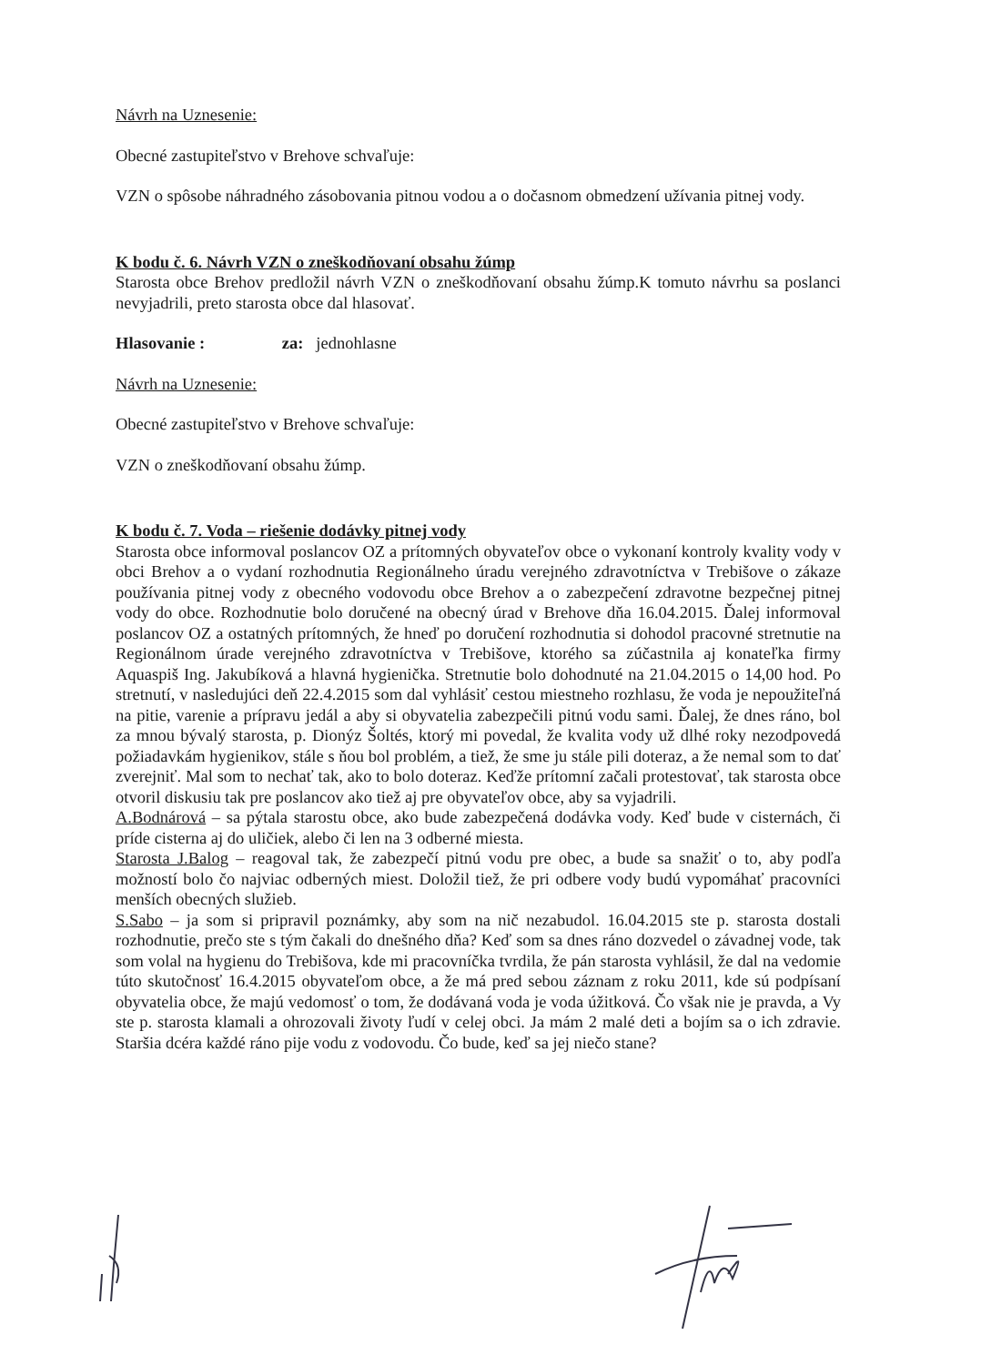Návrh na Uznesenie:
Obecné zastupiteľstvo v Brehove schvaľuje:
VZN o spôsobe náhradného zásobovania pitnou vodou a o dočasnom obmedzení užívania pitnej vody.
K bodu č. 6. Návrh VZN o zneškodňovaní obsahu žúmp
Starosta obce Brehov predložil návrh VZN o zneškodňovaní obsahu žúmp.K tomuto návrhu sa poslanci nevyjadrili, preto starosta obce dal hlasovať.
Hlasovanie : za: jednohlasne
Návrh na Uznesenie:
Obecné zastupiteľstvo v Brehove schvaľuje:
VZN o zneškodňovaní obsahu žúmp.
K bodu č. 7. Voda – riešenie dodávky pitnej vody
Starosta obce informoval poslancov OZ a prítomných obyvateľov obce o vykonaní kontroly kvality vody v obci Brehov a o vydaní rozhodnutia Regionálneho úradu verejného zdravotníctva v Trebišove o zákaze používania pitnej vody z obecného vodovodu obce Brehov a o zabezpečení zdravotne bezpečnej pitnej vody do obce. Rozhodnutie bolo doručené na obecný úrad v Brehove dňa 16.04.2015. Ďalej informoval poslancov OZ a ostatných prítomných, že hneď po doručení rozhodnutia si dohodol pracovné stretnutie na Regionálnom úrade verejného zdravotníctva v Trebišove, ktorého sa zúčastnila aj konateľka firmy Aquaspiš Ing. Jakubíková a hlavná hygienička. Stretnutie bolo dohodnuté na 21.04.2015 o 14,00 hod. Po stretnutí, v nasledujúci deň 22.4.2015 som dal vyhlásiť cestou miestneho rozhlasu, že voda je nepoužiteľná na pitie, varenie a prípravu jedál a aby si obyvatelia zabezpečili pitnú vodu sami. Ďalej, že dnes ráno, bol za mnou bývalý starosta, p. Dionýz Šoltés, ktorý mi povedal, že kvalita vody už dlhé roky nezodpovedá požiadavkám hygienikov, stále s ňou bol problém, a tiež, že sme ju stále pili doteraz, a že nemal som to dať zverejniť. Mal som to nechať tak, ako to bolo doteraz. Keďže prítomní začali protestovať, tak starosta obce otvoril diskusiu tak pre poslancov ako tiež aj pre obyvateľov obce, aby sa vyjadrili.
A.Bodnárová – sa pýtala starostu obce, ako bude zabezpečená dodávka vody. Keď bude v cisternách, či príde cisterna aj do uličiek, alebo či len na 3 odberné miesta.
Starosta J.Balog – reagoval tak, že zabezpečí pitnú vodu pre obec, a bude sa snažiť o to, aby podľa možností bolo čo najviac odberných miest. Doložil tiež, že pri odbere vody budú vypomáhať pracovníci menších obecných služieb.
S.Sabo – ja som si pripravil poznámky, aby som na nič nezabudol. 16.04.2015 ste p. starosta dostali rozhodnutie, prečo ste s tým čakali do dnešného dňa? Keď som sa dnes ráno dozvedel o závadnej vode, tak som volal na hygienu do Trebišova, kde mi pracovníčka tvrdila, že pán starosta vyhlásil, že dal na vedomie túto skutočnosť 16.4.2015 obyvateľom obce, a že má pred sebou záznam z roku 2011, kde sú podpísaní obyvatelia obce, že majú vedomosť o tom, že dodávaná voda je voda úžitková. Čo však nie je pravda, a Vy ste p. starosta klamali a ohrozovali životy ľudí v celej obci. Ja mám 2 malé deti a bojím sa o ich zdravie. Staršia dcéra každé ráno pije vodu z vodovodu. Čo bude, keď sa jej niečo stane?